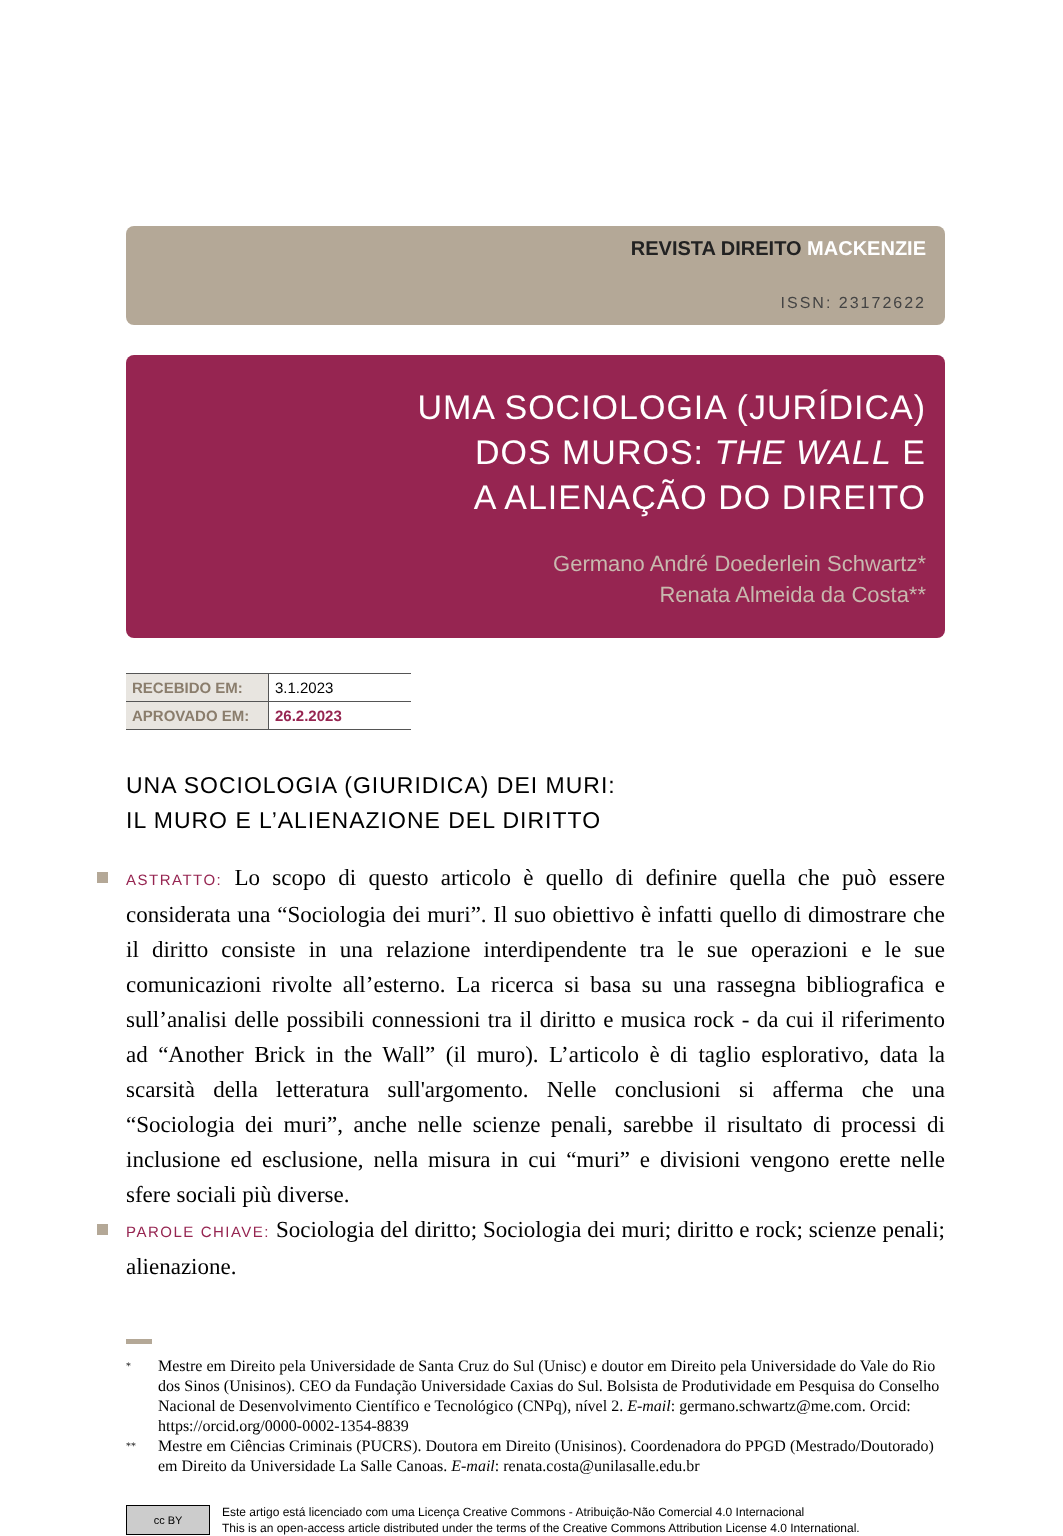REVISTA DIREITO MACKENZIE
ISSN: 23172622
UMA SOCIOLOGIA (JURÍDICA)
DOS MUROS: THE WALL E
A ALIENAÇÃO DO DIREITO
Germano André Doederlein Schwartz*
Renata Almeida da Costa**
| RECEBIDO EM: | 3.1.2023 |
| APROVADO EM: | 26.2.2023 |
UNA SOCIOLOGIA (GIURIDICA) DEI MURI:
IL MURO E L’ALIENAZIONE DEL DIRITTO
ASTRATTO: Lo scopo di questo articolo è quello di definire quella che può essere considerata una “Sociologia dei muri”. Il suo obiettivo è infatti quello di dimostrare che il diritto consiste in una relazione interdipendente tra le sue operazioni e le sue comunicazioni rivolte all’esterno. La ricerca si basa su una rassegna bibliografica e sull’analisi delle possibili connessioni tra il diritto e musica rock - da cui il riferimento ad “Another Brick in the Wall” (il muro). L’articolo è di taglio esplorativo, data la scarsità della letteratura sull'argomento. Nelle conclusioni si afferma che una “Sociologia dei muri”, anche nelle scienze penali, sarebbe il risultato di processi di inclusione ed esclusione, nella misura in cui “muri” e divisioni vengono erette nelle sfere sociali più diverse.
PAROLE CHIAVE: Sociologia del diritto; Sociologia dei muri; diritto e rock; scienze penali; alienazione.
* Mestre em Direito pela Universidade de Santa Cruz do Sul (Unisc) e doutor em Direito pela Universidade do Vale do Rio dos Sinos (Unisinos). CEO da Fundação Universidade Caxias do Sul. Bolsista de Produtividade em Pesquisa do Conselho Nacional de Desenvolvimento Científico e Tecnológico (CNPq), nível 2. E-mail: germano.schwartz@me.com. Orcid: https://orcid.org/0000-0002-1354-8839
** Mestre em Ciências Criminais (PUCRS). Doutora em Direito (Unisinos). Coordenadora do PPGD (Mestrado/Doutorado) em Direito da Universidade La Salle Canoas. E-mail: renata.costa@unilasalle.edu.br
cc BY
Este artigo está licenciado com uma Licença Creative Commons - Atribuição-Não Comercial 4.0 Internacional
This is an open-access article distributed under the terms of the Creative Commons Attribution License 4.0 International.